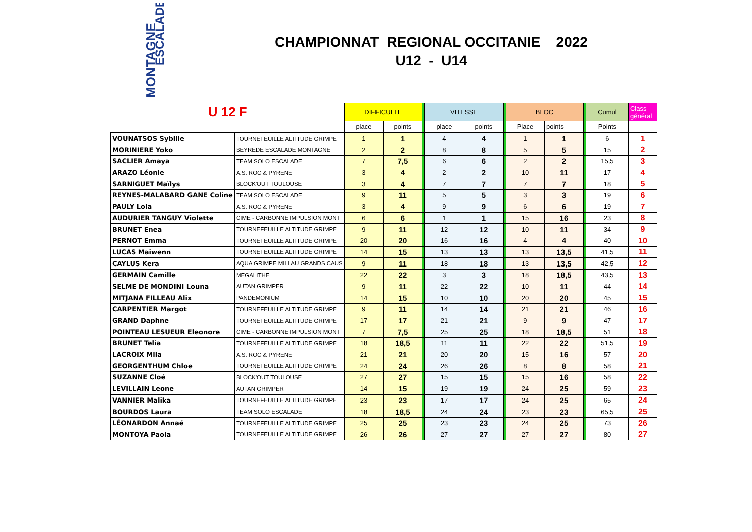MONTAGNE
ESCALADE
CHAMPIONNAT REGIONAL OCCITANIE 2022
U12 - U14
| U 12 F | | DIFFICULTE | | | VITESSE | | | BLOC | | | Cumul | Class général |
| | | place | points | | place | points | | Place | points | | Points | |
| VOUNATSOS Sybille | TOURNEFEUILLE ALTITUDE GRIMPE | 1 | 1 | | 4 | 4 | | 1 | 1 | | 6 | 1 |
| MORINIERE Yoko | BEYREDE ESCALADE MONTAGNE | 2 | 2 | | 8 | 8 | | 5 | 5 | | 15 | 2 |
| SACLIER Amaya | TEAM SOLO ESCALADE | 7 | 7,5 | | 6 | 6 | | 2 | 2 | | 15,5 | 3 |
| ARAZO Léonie | A.S. ROC & PYRENE | 3 | 4 | | 2 | 2 | | 10 | 11 | | 17 | 4 |
| SARNIGUET Maïlys | BLOCK'OUT TOULOUSE | 3 | 4 | | 7 | 7 | | 7 | 7 | | 18 | 5 |
| REYNES-MALABARD GANE Coline | TEAM SOLO ESCALADE | 9 | 11 | | 5 | 5 | | 3 | 3 | | 19 | 6 |
| PAULY Lola | A.S. ROC & PYRENE | 3 | 4 | | 9 | 9 | | 6 | 6 | | 19 | 7 |
| AUDURIER TANGUY Violette | CIME - CARBONNE IMPULSION MONT | 6 | 6 | | 1 | 1 | | 15 | 16 | | 23 | 8 |
| BRUNET Enea | TOURNEFEUILLE ALTITUDE GRIMPE | 9 | 11 | | 12 | 12 | | 10 | 11 | | 34 | 9 |
| PERNOT Emma | TOURNEFEUILLE ALTITUDE GRIMPE | 20 | 20 | | 16 | 16 | | 4 | 4 | | 40 | 10 |
| LUCAS Maiwenn | TOURNEFEUILLE ALTITUDE GRIMPE | 14 | 15 | | 13 | 13 | | 13 | 13,5 | | 41,5 | 11 |
| CAYLUS Kera | AQUA GRIMPE MILLAU GRANDS CAUS | 9 | 11 | | 18 | 18 | | 13 | 13,5 | | 42,5 | 12 |
| GERMAIN Camille | MEGALITHE | 22 | 22 | | 3 | 3 | | 18 | 18,5 | | 43,5 | 13 |
| SELME DE MONDINI Louna | AUTAN GRIMPER | 9 | 11 | | 22 | 22 | | 10 | 11 | | 44 | 14 |
| MITJANA FILLEAU Alix | PANDEMONIUM | 14 | 15 | | 10 | 10 | | 20 | 20 | | 45 | 15 |
| CARPENTIER Margot | TOURNEFEUILLE ALTITUDE GRIMPE | 9 | 11 | | 14 | 14 | | 21 | 21 | | 46 | 16 |
| GRAND Daphne | TOURNEFEUILLE ALTITUDE GRIMPE | 17 | 17 | | 21 | 21 | | 9 | 9 | | 47 | 17 |
| POINTEAU LESUEUR Eleonore | CIME - CARBONNE IMPULSION MONT | 7 | 7,5 | | 25 | 25 | | 18 | 18,5 | | 51 | 18 |
| BRUNET Telia | TOURNEFEUILLE ALTITUDE GRIMPE | 18 | 18,5 | | 11 | 11 | | 22 | 22 | | 51,5 | 19 |
| LACROIX Mila | A.S. ROC & PYRENE | 21 | 21 | | 20 | 20 | | 15 | 16 | | 57 | 20 |
| GEORGENTHUM Chloe | TOURNEFEUILLE ALTITUDE GRIMPE | 24 | 24 | | 26 | 26 | | 8 | 8 | | 58 | 21 |
| SUZANNE Cloé | BLOCK'OUT TOULOUSE | 27 | 27 | | 15 | 15 | | 15 | 16 | | 58 | 22 |
| LEVILLAIN Leone | AUTAN GRIMPER | 14 | 15 | | 19 | 19 | | 24 | 25 | | 59 | 23 |
| VANNIER Malika | TOURNEFEUILLE ALTITUDE GRIMPE | 23 | 23 | | 17 | 17 | | 24 | 25 | | 65 | 24 |
| BOURDOS Laura | TEAM SOLO ESCALADE | 18 | 18,5 | | 24 | 24 | | 23 | 23 | | 65,5 | 25 |
| LÉONARDON Annaé | TOURNEFEUILLE ALTITUDE GRIMPE | 25 | 25 | | 23 | 23 | | 24 | 25 | | 73 | 26 |
| MONTOYA Paola | TOURNEFEUILLE ALTITUDE GRIMPE | 26 | 26 | | 27 | 27 | | 27 | 27 | | 80 | 27 |